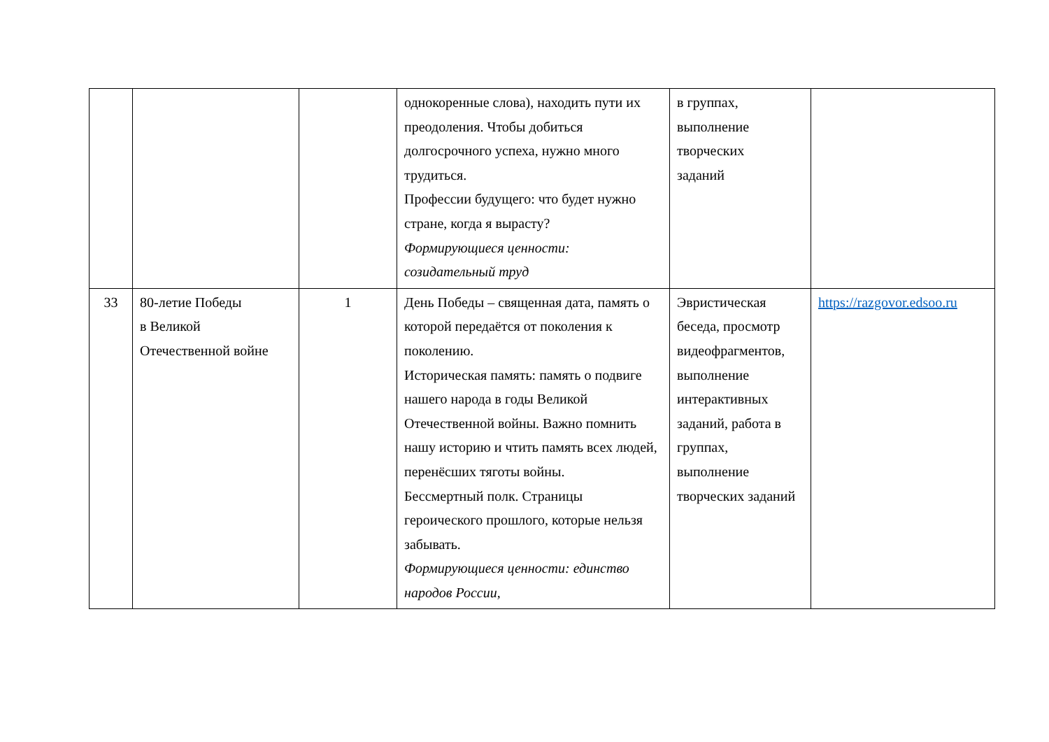| | | | однокоренные слова), находить пути их преодоления. Чтобы добиться долгосрочного успеха, нужно много трудиться. Профессии будущего: что будет нужно стране, когда я вырасту? Формирующиеся ценности: созидательный труд | в группах, выполнение творческих заданий | |
| 33 | 80-летие Победы в Великой Отечественной войне | 1 | День Победы – священная дата, память о которой передаётся от поколения к поколению. Историческая память: память о подвиге нашего народа в годы Великой Отечественной войны. Важно помнить нашу историю и чтить память всех людей, перенёсших тяготы войны. Бессмертный полк. Страницы героического прошлого, которые нельзя забывать. Формирующиеся ценности: единство народов России, | Эвристическая беседа, просмотр видеофрагментов, выполнение интерактивных заданий, работа в группах, выполнение творческих заданий | https://razgovor.edsoo.ru |